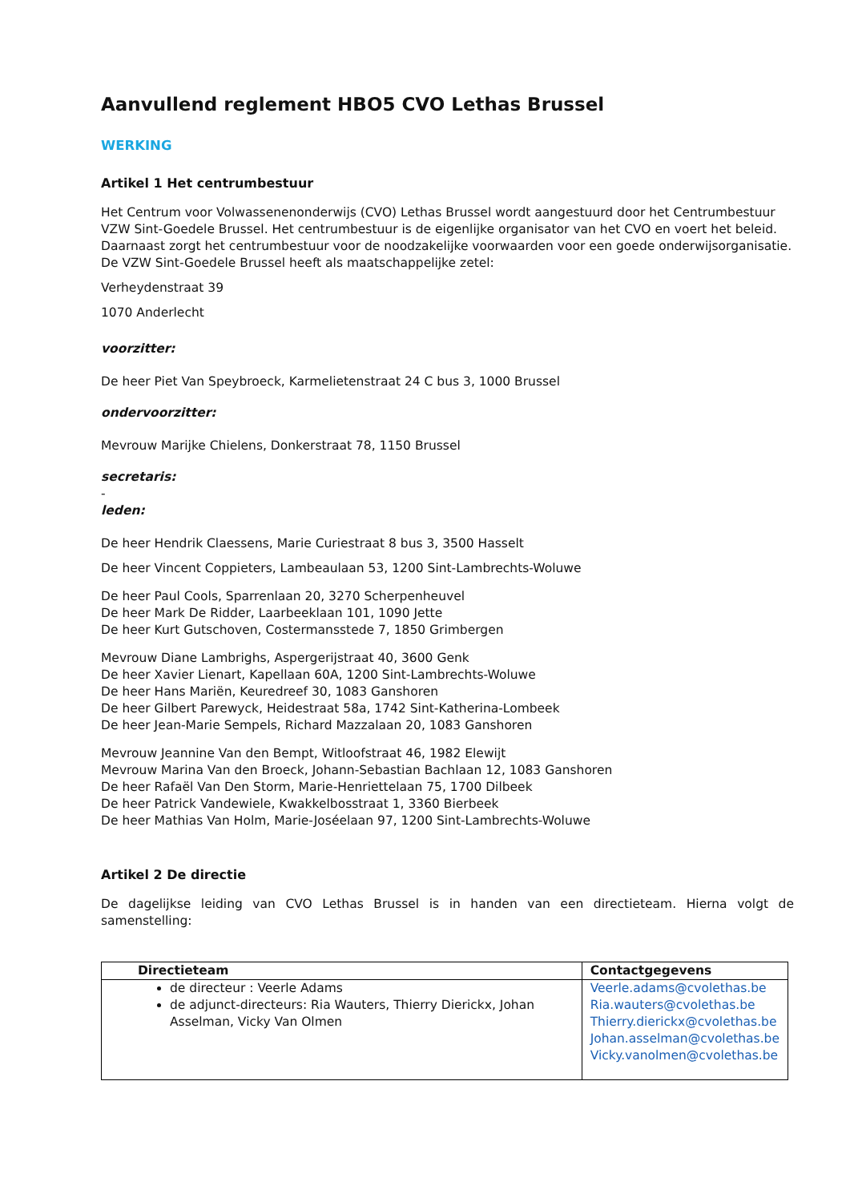Aanvullend reglement HBO5 CVO Lethas Brussel
WERKING
Artikel 1 Het centrumbestuur
Het Centrum voor Volwassenenonderwijs (CVO) Lethas Brussel wordt aangestuurd door het Centrumbestuur VZW Sint-Goedele Brussel. Het centrumbestuur is de eigenlijke organisator van het CVO en voert het beleid. Daarnaast zorgt het centrumbestuur voor de noodzakelijke voorwaarden voor een goede onderwijsorganisatie. De VZW Sint-Goedele Brussel heeft als maatschappelijke zetel:
Verheydenstraat 39
1070 Anderlecht
voorzitter:
De heer Piet Van Speybroeck, Karmelietenstraat 24 C bus 3, 1000 Brussel
ondervoorzitter:
Mevrouw Marijke Chielens, Donkerstraat 78, 1150 Brussel
secretaris:
-
leden:
De heer Hendrik Claessens, Marie Curiestraat 8 bus 3, 3500 Hasselt
De heer Vincent Coppieters, Lambeaulaan 53, 1200 Sint-Lambrechts-Woluwe
De heer Paul Cools, Sparrenlaan 20, 3270 Scherpenheuvel
De heer Mark De Ridder, Laarbeeklaan 101, 1090 Jette
De heer Kurt Gutschoven, Costermansstede 7, 1850 Grimbergen
Mevrouw Diane Lambrighs, Aspergerijstraat 40, 3600 Genk
De heer Xavier Lienart, Kapellaan 60A, 1200 Sint-Lambrechts-Woluwe
De heer Hans Mariën, Keuredreef 30, 1083 Ganshoren
De heer Gilbert Parewyck, Heidestraat 58a, 1742 Sint-Katherina-Lombeek
De heer Jean-Marie Sempels, Richard Mazzalaan 20, 1083 Ganshoren
Mevrouw Jeannine Van den Bempt, Witloofstraat 46, 1982 Elewijt
Mevrouw Marina Van den Broeck, Johann-Sebastian Bachlaan 12, 1083 Ganshoren
De heer Rafaël Van Den Storm, Marie-Henriettelaan 75, 1700 Dilbeek
De heer Patrick Vandewiele, Kwakkelbosstraat 1, 3360 Bierbeek
De heer Mathias Van Holm, Marie-Joséelaan 97, 1200 Sint-Lambrechts-Woluwe
Artikel 2 De directie
De dagelijkse leiding van CVO Lethas Brussel is in handen van een directieteam. Hierna volgt de samenstelling:
| Directieteam | Contactgegevens |
| --- | --- |
| de directeur : Veerle Adams de adjunct-directeurs: Ria Wauters, Thierry Dierickx, Johan Asselman, Vicky Van Olmen | Veerle.adams@cvolethas.be Ria.wauters@cvolethas.be Thierry.dierickx@cvolethas.be Johan.asselman@cvolethas.be Vicky.vanolmen@cvolethas.be |